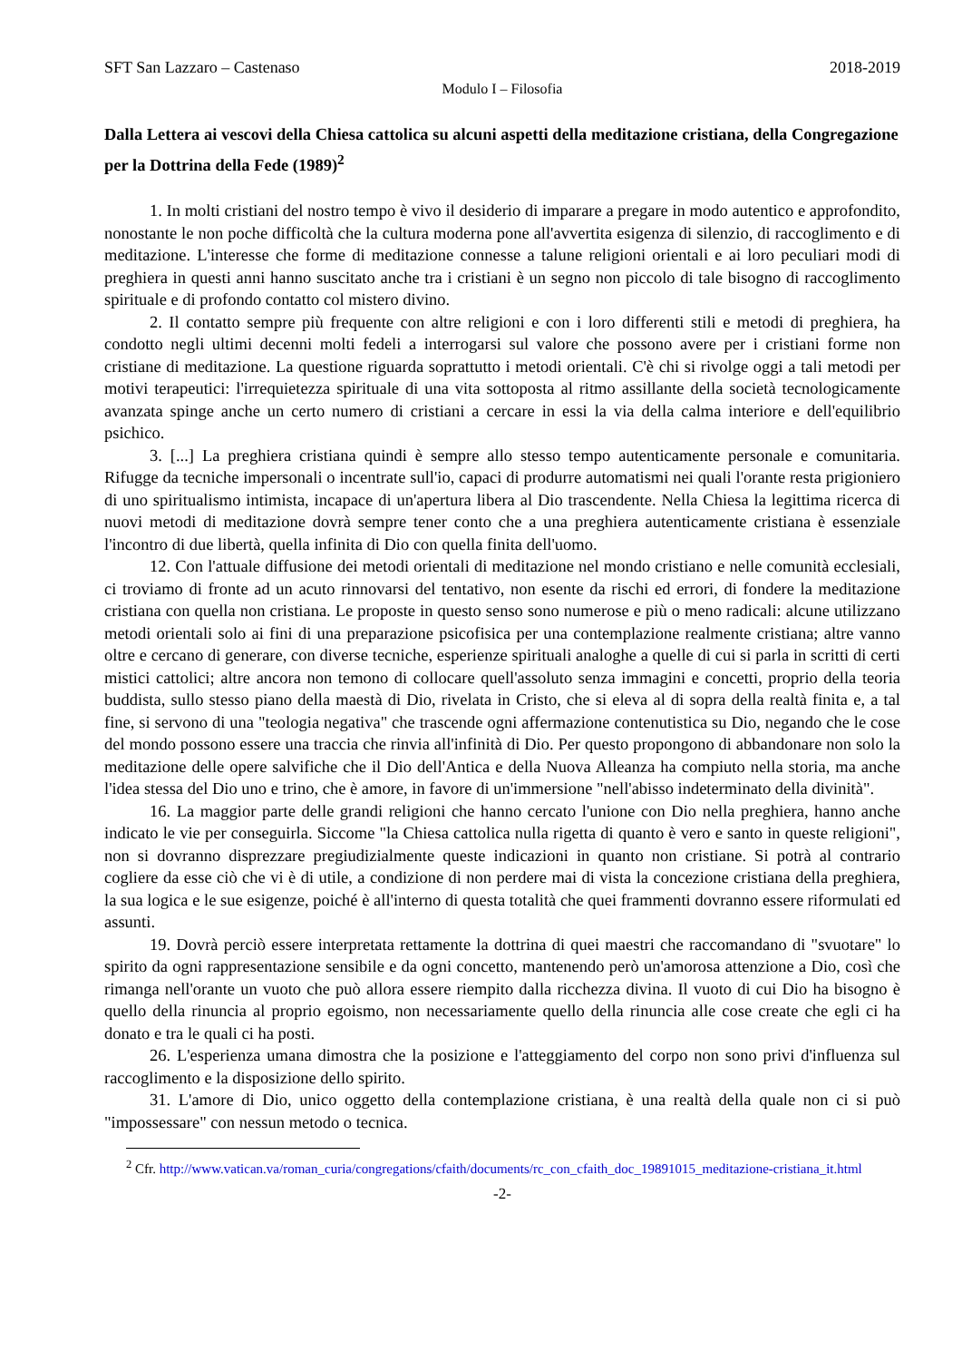SFT San Lazzaro – Castenaso 2018-2019
Modulo I – Filosofia
Dalla Lettera ai vescovi della Chiesa cattolica su alcuni aspetti della meditazione cristiana, della Congregazione per la Dottrina della Fede (1989)<sup>2</sup>
1. In molti cristiani del nostro tempo è vivo il desiderio di imparare a pregare in modo autentico e approfondito, nonostante le non poche difficoltà che la cultura moderna pone all'avvertita esigenza di silenzio, di raccoglimento e di meditazione. L'interesse che forme di meditazione connesse a talune religioni orientali e ai loro peculiari modi di preghiera in questi anni hanno suscitato anche tra i cristiani è un segno non piccolo di tale bisogno di raccoglimento spirituale e di profondo contatto col mistero divino.
2. Il contatto sempre più frequente con altre religioni e con i loro differenti stili e metodi di preghiera, ha condotto negli ultimi decenni molti fedeli a interrogarsi sul valore che possono avere per i cristiani forme non cristiane di meditazione. La questione riguarda soprattutto i metodi orientali. C'è chi si rivolge oggi a tali metodi per motivi terapeutici: l'irrequietezza spirituale di una vita sottoposta al ritmo assillante della società tecnologicamente avanzata spinge anche un certo numero di cristiani a cercare in essi la via della calma interiore e dell'equilibrio psichico.
3. [...] La preghiera cristiana quindi è sempre allo stesso tempo autenticamente personale e comunitaria. Rifugge da tecniche impersonali o incentrate sull'io, capaci di produrre automatismi nei quali l'orante resta prigioniero di uno spiritualismo intimista, incapace di un'apertura libera al Dio trascendente. Nella Chiesa la legittima ricerca di nuovi metodi di meditazione dovrà sempre tener conto che a una preghiera autenticamente cristiana è essenziale l'incontro di due libertà, quella infinita di Dio con quella finita dell'uomo.
12. Con l'attuale diffusione dei metodi orientali di meditazione nel mondo cristiano e nelle comunità ecclesiali, ci troviamo di fronte ad un acuto rinnovarsi del tentativo, non esente da rischi ed errori, di fondere la meditazione cristiana con quella non cristiana. Le proposte in questo senso sono numerose e più o meno radicali: alcune utilizzano metodi orientali solo ai fini di una preparazione psicofisica per una contemplazione realmente cristiana; altre vanno oltre e cercano di generare, con diverse tecniche, esperienze spirituali analoghe a quelle di cui si parla in scritti di certi mistici cattolici; altre ancora non temono di collocare quell'assoluto senza immagini e concetti, proprio della teoria buddista, sullo stesso piano della maestà di Dio, rivelata in Cristo, che si eleva al di sopra della realtà finita e, a tal fine, si servono di una "teologia negativa" che trascende ogni affermazione contenutistica su Dio, negando che le cose del mondo possono essere una traccia che rinvia all'infinità di Dio. Per questo propongono di abbandonare non solo la meditazione delle opere salvifiche che il Dio dell'Antica e della Nuova Alleanza ha compiuto nella storia, ma anche l'idea stessa del Dio uno e trino, che è amore, in favore di un'immersione "nell'abisso indeterminato della divinità".
16. La maggior parte delle grandi religioni che hanno cercato l'unione con Dio nella preghiera, hanno anche indicato le vie per conseguirla. Siccome "la Chiesa cattolica nulla rigetta di quanto è vero e santo in queste religioni", non si dovranno disprezzare pregiudizialmente queste indicazioni in quanto non cristiane. Si potrà al contrario cogliere da esse ciò che vi è di utile, a condizione di non perdere mai di vista la concezione cristiana della preghiera, la sua logica e le sue esigenze, poiché è all'interno di questa totalità che quei frammenti dovranno essere riformulati ed assunti.
19. Dovrà perciò essere interpretata rettamente la dottrina di quei maestri che raccomandano di "svuotare" lo spirito da ogni rappresentazione sensibile e da ogni concetto, mantenendo però un'amorosa attenzione a Dio, così che rimanga nell'orante un vuoto che può allora essere riempito dalla ricchezza divina. Il vuoto di cui Dio ha bisogno è quello della rinuncia al proprio egoismo, non necessariamente quello della rinuncia alle cose create che egli ci ha donato e tra le quali ci ha posti.
26. L'esperienza umana dimostra che la posizione e l'atteggiamento del corpo non sono privi d'influenza sul raccoglimento e la disposizione dello spirito.
31. L'amore di Dio, unico oggetto della contemplazione cristiana, è una realtà della quale non ci si può "impossessare" con nessun metodo o tecnica.
<sup>2</sup> Cfr. http://www.vatican.va/roman_curia/congregations/cfaith/documents/rc_con_cfaith_doc_19891015_meditazione-cristiana_it.html
-2-